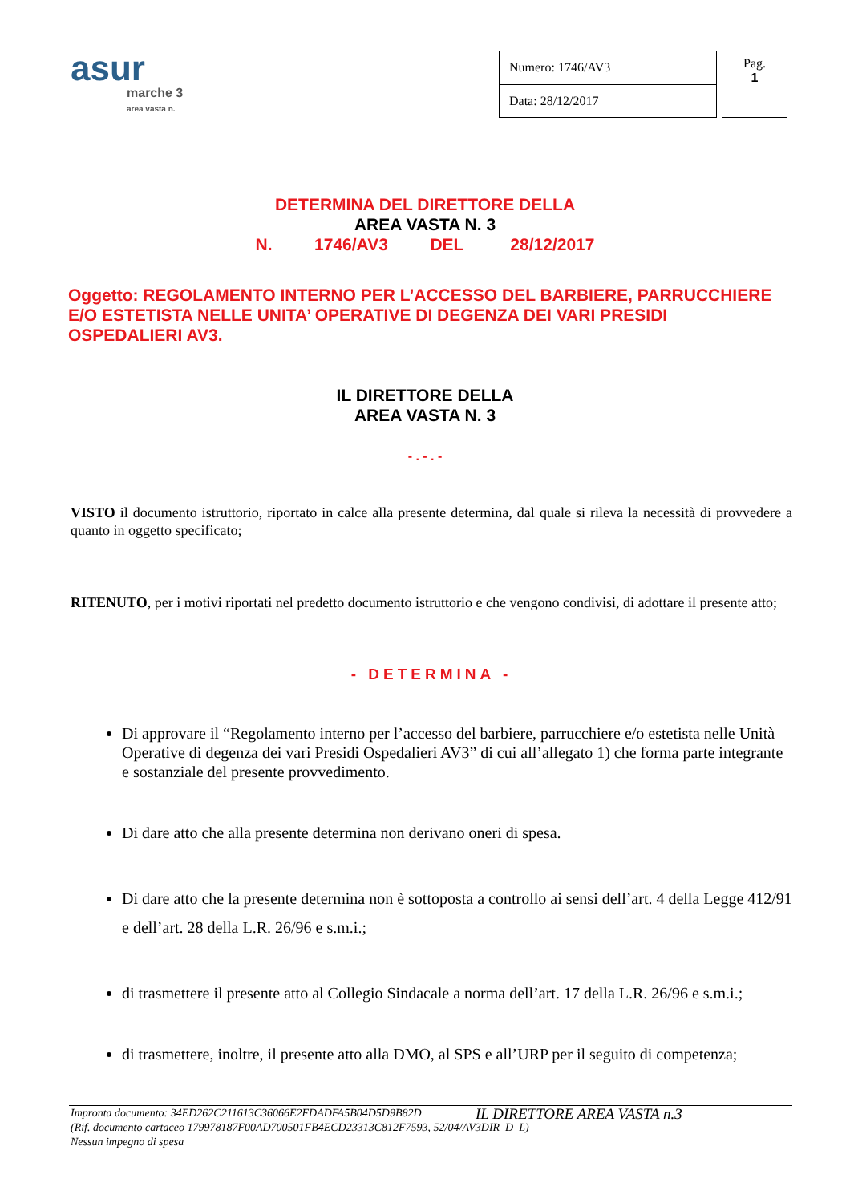asur
marche 3
area vasta n.
| Numero: 1746/AV3 |
| Data: 28/12/2017 |
Pag.
1
DETERMINA DEL DIRETTORE DELLA
AREA VASTA N. 3
N. 1746/AV3 DEL 28/12/2017
Oggetto: REGOLAMENTO INTERNO PER L’ACCESSO DEL BARBIERE, PARRUCCHIERE E/O ESTETISTA NELLE UNITA’ OPERATIVE DI DEGENZA DEI VARI PRESIDI OSPEDALIERI AV3.
IL DIRETTORE DELLA
AREA VASTA N. 3
- . - . -
VISTO il documento istruttorio, riportato in calce alla presente determina, dal quale si rileva la necessità di provvedere a quanto in oggetto specificato;
RITENUTO, per i motivi riportati nel predetto documento istruttorio e che vengono condivisi, di adottare il presente atto;
- DETERMINA -
Di approvare il “Regolamento interno per l’accesso del barbiere, parrucchiere e/o estetista nelle Unità Operative di degenza dei vari Presidi Ospedalieri AV3” di cui all’allegato 1) che forma parte integrante e sostanziale del presente provvedimento.
Di dare atto che alla presente determina non derivano oneri di spesa.
Di dare atto che la presente determina non è sottoposta a controllo ai sensi dell’art. 4 della Legge 412/91 e dell’art. 28 della L.R. 26/96 e s.m.i.;
di trasmettere il presente atto al Collegio Sindacale a norma dell’art. 17 della L.R. 26/96 e s.m.i.;
di trasmettere, inoltre, il presente atto alla DMO, al SPS e all’URP per il seguito di competenza;
IL DIRETTORE AREA VASTA n.3
Impronta documento: 34ED262C211613C36066E2FDADFA5B04D5D9B82D
(Rif. documento cartaceo 179978187F00AD700501FB4ECD23313C812F7593, 52/04/AV3DIR_D_L)
Nessun impegno di spesa